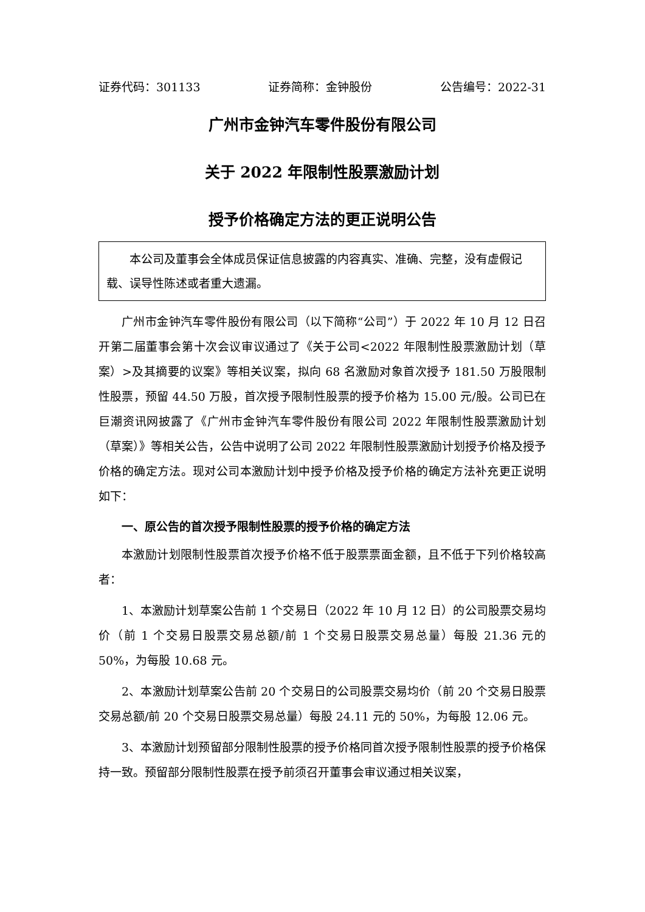证券代码：301133 证券简称：金钟股份 公告编号：2022-31
广州市金钟汽车零件股份有限公司
关于 2022 年限制性股票激励计划
授予价格确定方法的更正说明公告
  本公司及董事会全体成员保证信息披露的内容真实、准确、完整，没有虚假记载、误导性陈述或者重大遗漏。
广州市金钟汽车零件股份有限公司（以下简称“公司”）于 2022 年 10 月 12 日召开第二届董事会第十次会议审议通过了《关于公司<2022 年限制性股票激励计划（草案）>及其摘要的议案》等相关议案，拟向 68 名激励对象首次授予 181.50 万股限制性股票，预留 44.50 万股，首次授予限制性股票的授予价格为 15.00 元/股。公司已在巨潮资讯网披露了《广州市金钟汽车零件股份有限公司 2022 年限制性股票激励计划（草案）》等相关公告，公告中说明了公司 2022 年限制性股票激励计划授予价格及授予价格的确定方法。现对公司本激励计划中授予价格及授予价格的确定方法补充更正说明如下：
一、原公告的首次授予限制性股票的授予价格的确定方法
本激励计划限制性股票首次授予价格不低于股票票面金额，且不低于下列价格较高者：
1、本激励计划草案公告前 1 个交易日（2022 年 10 月 12 日）的公司股票交易均价（前 1 个交易日股票交易总额/前 1 个交易日股票交易总量）每股 21.36 元的 50%，为每股 10.68 元。
2、本激励计划草案公告前 20 个交易日的公司股票交易均价（前 20 个交易日股票交易总额/前 20 个交易日股票交易总量）每股 24.11 元的 50%，为每股 12.06 元。
3、本激励计划预留部分限制性股票的授予价格同首次授予限制性股票的授予价格保持一致。预留部分限制性股票在授予前须召开董事会审议通过相关议案，